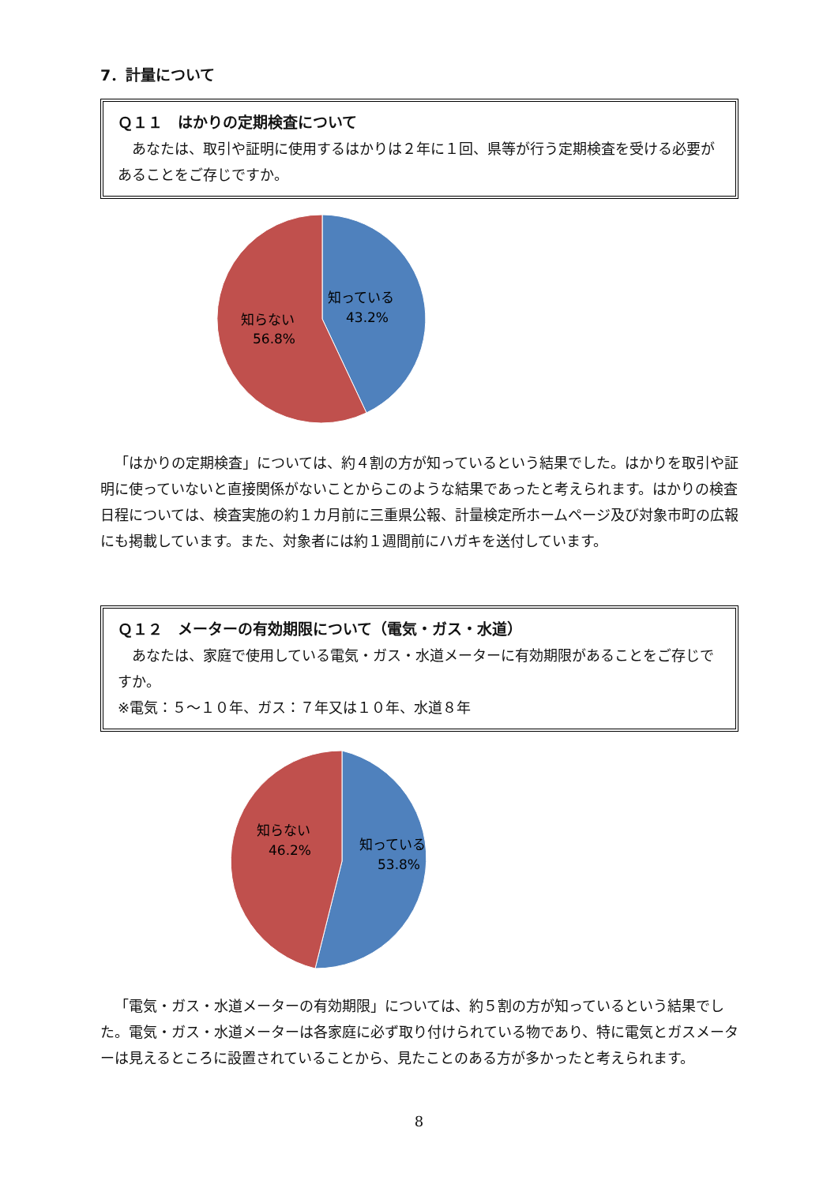7．計量について
Ｑ１１　はかりの定期検査について
　あなたは、取引や証明に使用するはかりは２年に１回、県等が行う定期検査を受ける必要があることをご存じですか。
知っている
43.2%
知らない
56.8%
「はかりの定期検査」については、約４割の方が知っているという結果でした。はかりを取引や証明に使っていないと直接関係がないことからこのような結果であったと考えられます。はかりの検査日程については、検査実施の約１カ月前に三重県公報、計量検定所ホームページ及び対象市町の広報にも掲載しています。また、対象者には約１週間前にハガキを送付しています。
Ｑ１２　メーターの有効期限について（電気・ガス・水道）
　あなたは、家庭で使用している電気・ガス・水道メーターに有効期限があることをご存じですか。
※電気：５～１０年、ガス：７年又は１０年、水道８年
知っている
53.8%
知らない
46.2%
「電気・ガス・水道メーターの有効期限」については、約５割の方が知っているという結果でした。電気・ガス・水道メーターは各家庭に必ず取り付けられている物であり、特に電気とガスメーターは見えるところに設置されていることから、見たことのある方が多かったと考えられます。
8